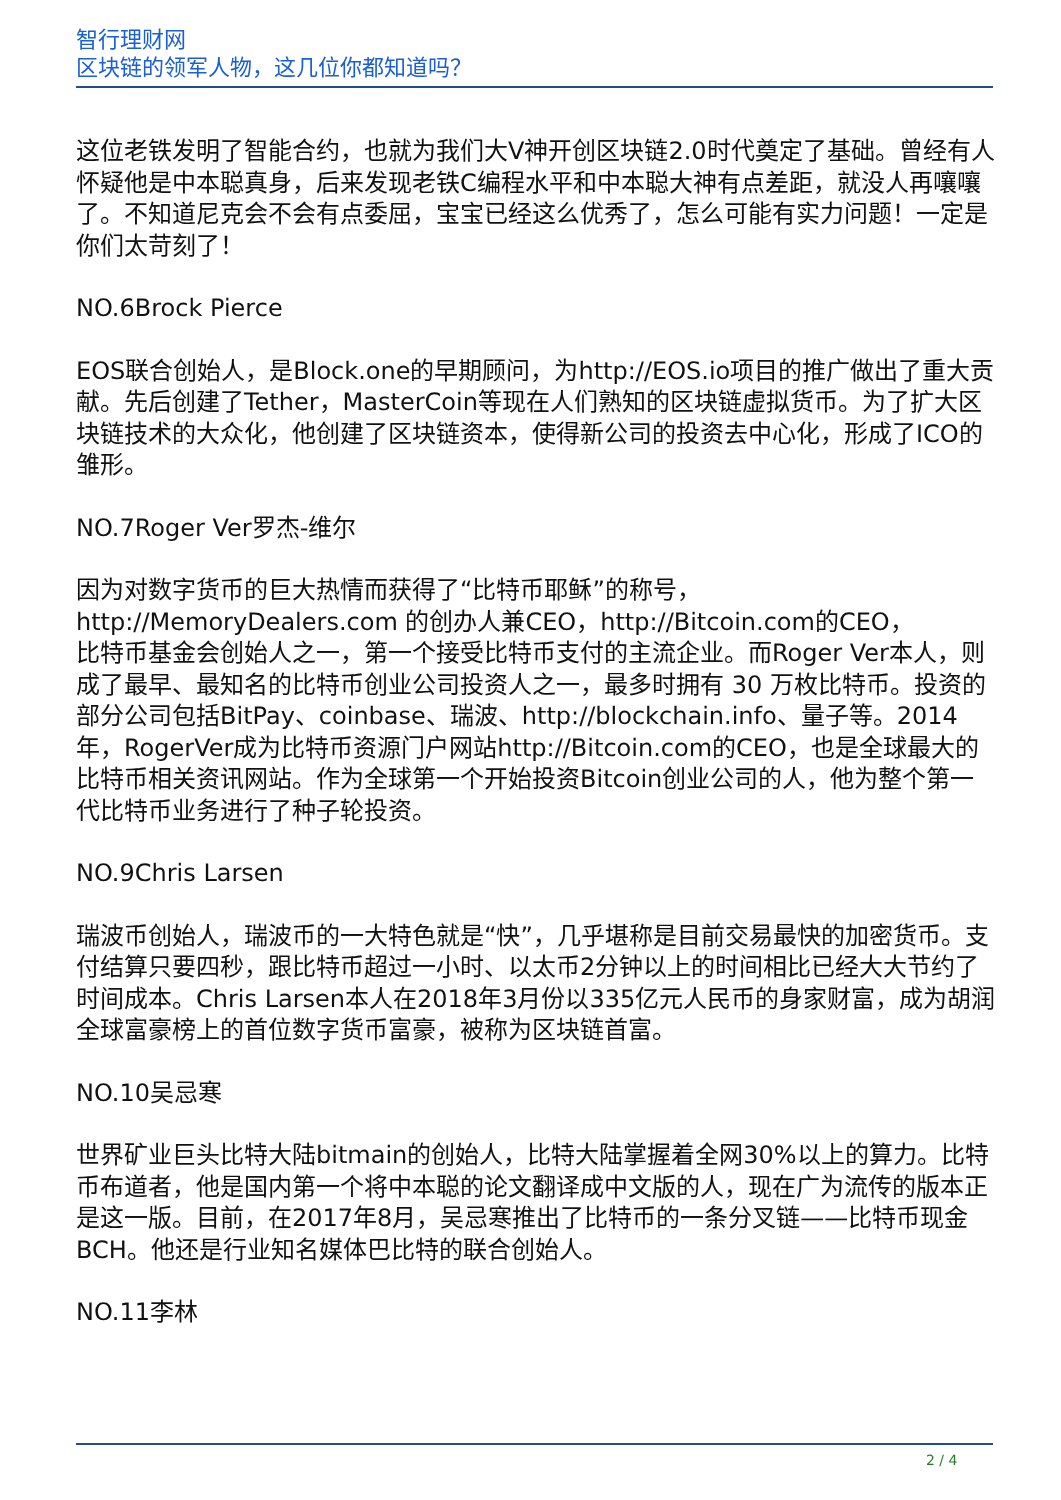智行理财网
区块链的领军人物，这几位你都知道吗？
这位老铁发明了智能合约，也就为我们大V神开创区块链2.0时代奠定了基础。曾经有人怀疑他是中本聪真身，后来发现老铁C编程水平和中本聪大神有点差距，就没人再嚷嚷了。不知道尼克会不会有点委屈，宝宝已经这么优秀了，怎么可能有实力问题！一定是你们太苛刻了！
NO.6Brock Pierce
EOS联合创始人，是Block.one的早期顾问，为http://EOS.io项目的推广做出了重大贡献。先后创建了Tether，MasterCoin等现在人们熟知的区块链虚拟货币。为了扩大区块链技术的大众化，他创建了区块链资本，使得新公司的投资去中心化，形成了ICO的雏形。
NO.7Roger Ver罗杰-维尔
因为对数字货币的巨大热情而获得了“比特币耶稣”的称号，http://MemoryDealers.com 的创办人兼CEO，http://Bitcoin.com的CEO，
比特币基金会创始人之一，第一个接受比特币支付的主流企业。而Roger Ver本人，则成了最早、最知名的比特币创业公司投资人之一，最多时拥有 30 万枚比特币。投资的部分公司包括BitPay、coinbase、瑞波、http://blockchain.info、量子等。2014年，RogerVer成为比特币资源门户网站http://Bitcoin.com的CEO，也是全球最大的比特币相关资讯网站。作为全球第一个开始投资Bitcoin创业公司的人，他为整个第一代比特币业务进行了种子轮投资。
NO.9Chris Larsen
瑞波币创始人，瑞波币的一大特色就是“快”，几乎堪称是目前交易最快的加密货币。支付结算只要四秒，跟比特币超过一小时、以太币2分钟以上的时间相比已经大大节约了时间成本。Chris Larsen本人在2018年3月份以335亿元人民币的身家财富，成为胡润全球富豪榜上的首位数字货币富豪，被称为区块链首富。
NO.10吴忌寒
世界矿业巨头比特大陆bitmain的创始人，比特大陆掌握着全网30%以上的算力。比特币布道者，他是国内第一个将中本聪的论文翻译成中文版的人，现在广为流传的版本正是这一版。目前，在2017年8月，吴忌寒推出了比特币的一条分叉链——比特币现金BCH。他还是行业知名媒体巴比特的联合创始人。
NO.11李林
2 / 4